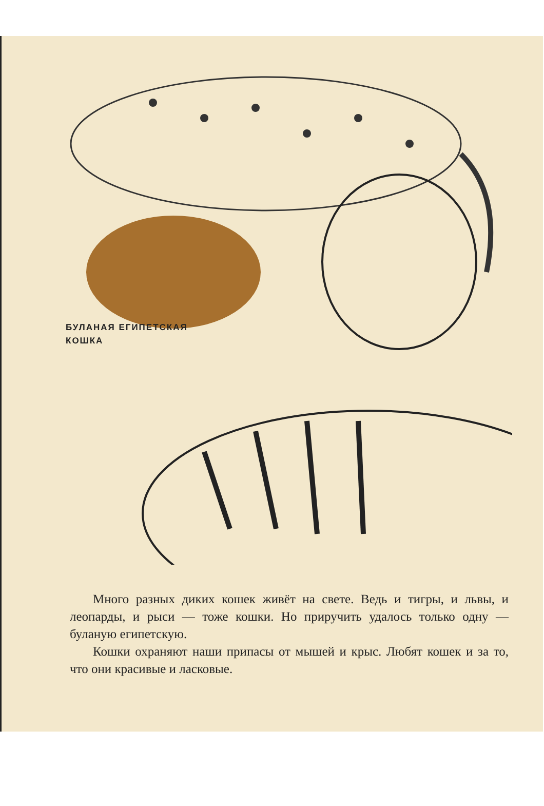БУЛАНАЯ ЕГИПЕТСКАЯ
КОШКА
Много разных диких кошек живёт на свете. Ведь и тигры, и львы, и леопарды, и рыси — тоже кошки. Но приручить удалось только одну — буланую египетскую.
Кошки охраняют наши припасы от мышей и крыс. Любят кошек и за то, что они красивые и ласковые.